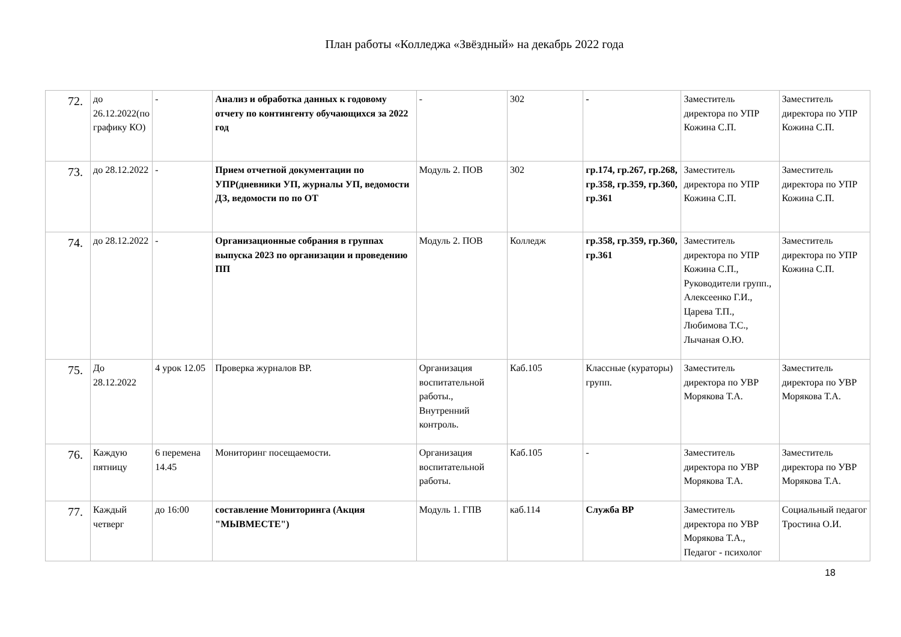План работы «Колледжа «Звёздный» на декабрь 2022 года
| 72. | до 26.12.2022(по графику КО) | - | Анализ и обработка данных к годовому отчету по контингенту обучающихся за 2022 год | - | 302 | - | Заместитель директора по УПР Кожина С.П. | Заместитель директора по УПР Кожина С.П. |
| 73. | до 28.12.2022 | - | Прием отчетной документации по УПР(дневники УП, журналы УП, ведомости ДЗ, ведомости по по ОТ | Модуль 2. ПОВ | 302 | гр.174, гр.267, гр.268, гр.358, гр.359, гр.360, гр.361 | Заместитель директора по УПР Кожина С.П. | Заместитель директора по УПР Кожина С.П. |
| 74. | до 28.12.2022 | - | Организационные собрания в группах выпуска 2023 по организации и проведению ПП | Модуль 2. ПОВ | Колледж | гр.358, гр.359, гр.360, гр.361 | Заместитель директора по УПР Кожина С.П., Руководители групп., Алексеенко Г.И., Царева Т.П., Любимова Т.С., Лычаная О.Ю. | Заместитель директора по УПР Кожина С.П. |
| 75. | До 28.12.2022 | 4 урок 12.05 | Проверка журналов ВР. | Организация воспитательной работы., Внутренний контроль. | Каб.105 | Классные (кураторы) групп. | Заместитель директора по УВР Морякова Т.А. | Заместитель директора по УВР Морякова Т.А. |
| 76. | Каждую пятницу | 6 перемена 14.45 | Мониторинг посещаемости. | Организация воспитательной работы. | Каб.105 | - | Заместитель директора по УВР Морякова Т.А. | Заместитель директора по УВР Морякова Т.А. |
| 77. | Каждый четверг | до 16:00 | составление Мониторинга (Акция "МЫВМЕСТЕ") | Модуль 1. ГПВ | каб.114 | Служба ВР | Заместитель директора по УВР Морякова Т.А., Педагог - психолог | Социальный педагог Тростина О.И. |
18